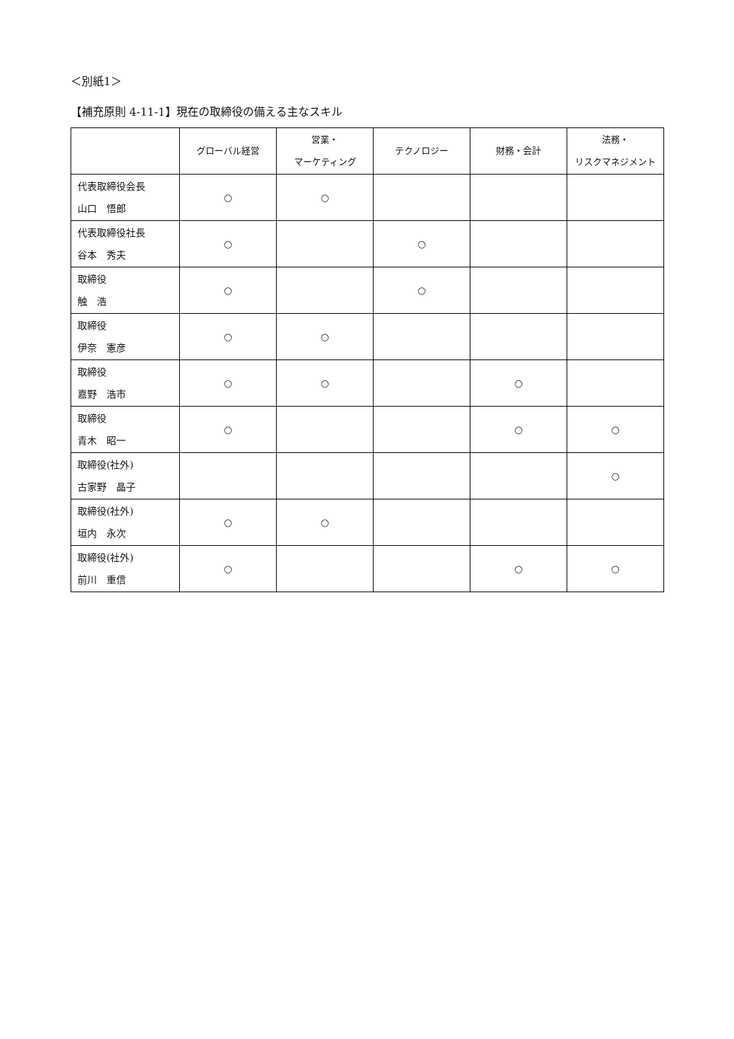＜別紙1＞
【補充原則 4-11-1】現在の取締役の備える主なスキル
| | グローバル経営 | 営業・ マーケティング | テクノロジー | 財務・会計 | 法務・ リスクマネジメント |
| --- | --- | --- | --- | --- | --- |
| 代表取締役会長 山口 悟郎 | ○ | ○ | | | |
| 代表取締役社長 谷本 秀夫 | ○ | | ○ | | |
| 取締役 触 浩 | ○ | | ○ | | |
| 取締役 伊奈 憲彦 | ○ | ○ | | | |
| 取締役 嘉野 浩市 | ○ | ○ | | ○ | |
| 取締役 青木 昭一 | ○ | | | ○ | ○ |
| 取締役(社外) 古家野 晶子 | | | | | ○ |
| 取締役(社外) 垣内 永次 | ○ | ○ | | | |
| 取締役(社外) 前川 重信 | ○ | | | ○ | ○ |